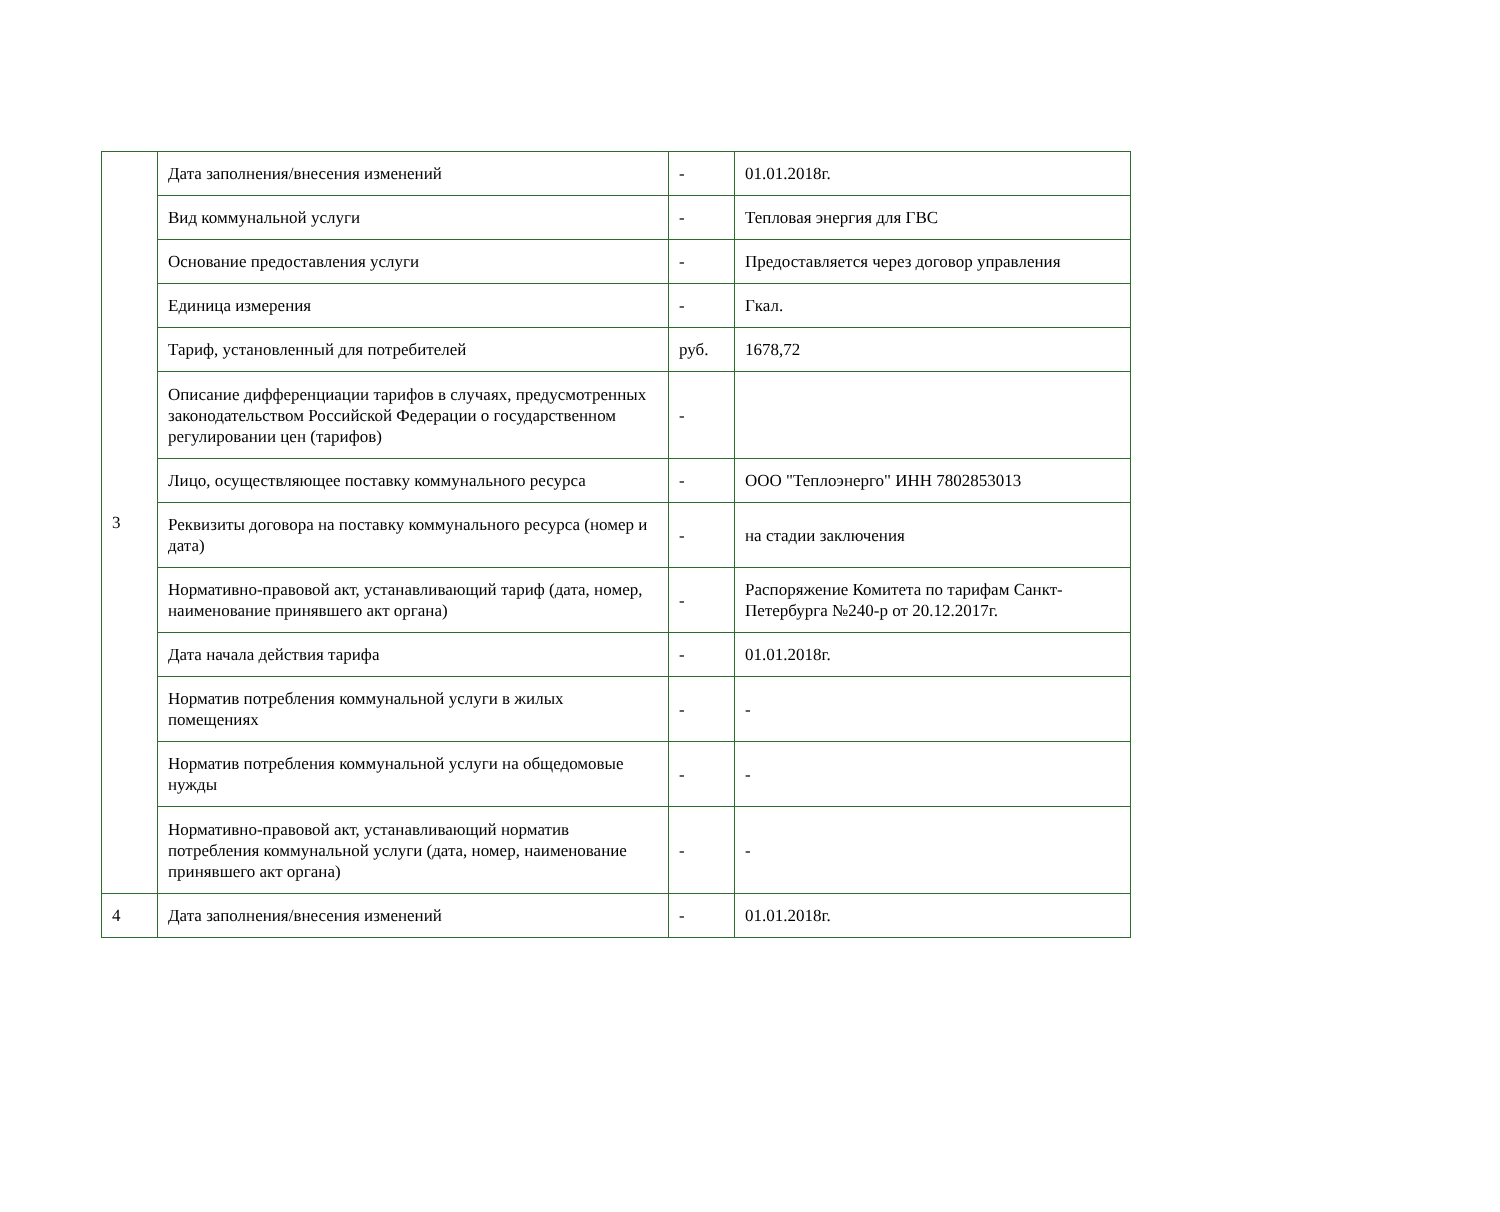| 3 | Дата заполнения/внесения изменений | - | 01.01.2018г. |
| | Вид коммунальной услуги | - | Тепловая энергия для ГВС |
| | Основание предоставления услуги | - | Предоставляется через договор управления |
| | Единица измерения | - | Гкал. |
| | Тариф, установленный для потребителей | руб. | 1678,72 |
| | Описание дифференциации тарифов в случаях, предусмотренных законодательством Российской Федерации о государственном регулировании цен (тарифов) | - | |
| | Лицо, осуществляющее поставку коммунального ресурса | - | ООО "Теплоэнерго" ИНН 7802853013 |
| | Реквизиты договора на поставку коммунального ресурса (номер и дата) | - | на стадии заключения |
| | Нормативно-правовой акт, устанавливающий тариф (дата, номер, наименование принявшего акт органа) | - | Распоряжение Комитета по тарифам Санкт-Петербурга №240-р от 20.12.2017г. |
| | Дата начала действия тарифа | - | 01.01.2018г. |
| | Норматив потребления коммунальной услуги в жилых помещениях | - | - |
| | Норматив потребления коммунальной услуги на общедомовые нужды | - | - |
| | Нормативно-правовой акт, устанавливающий норматив потребления коммунальной услуги (дата, номер, наименование принявшего акт органа) | - | - |
| 4 | Дата заполнения/внесения изменений | - | 01.01.2018г. |